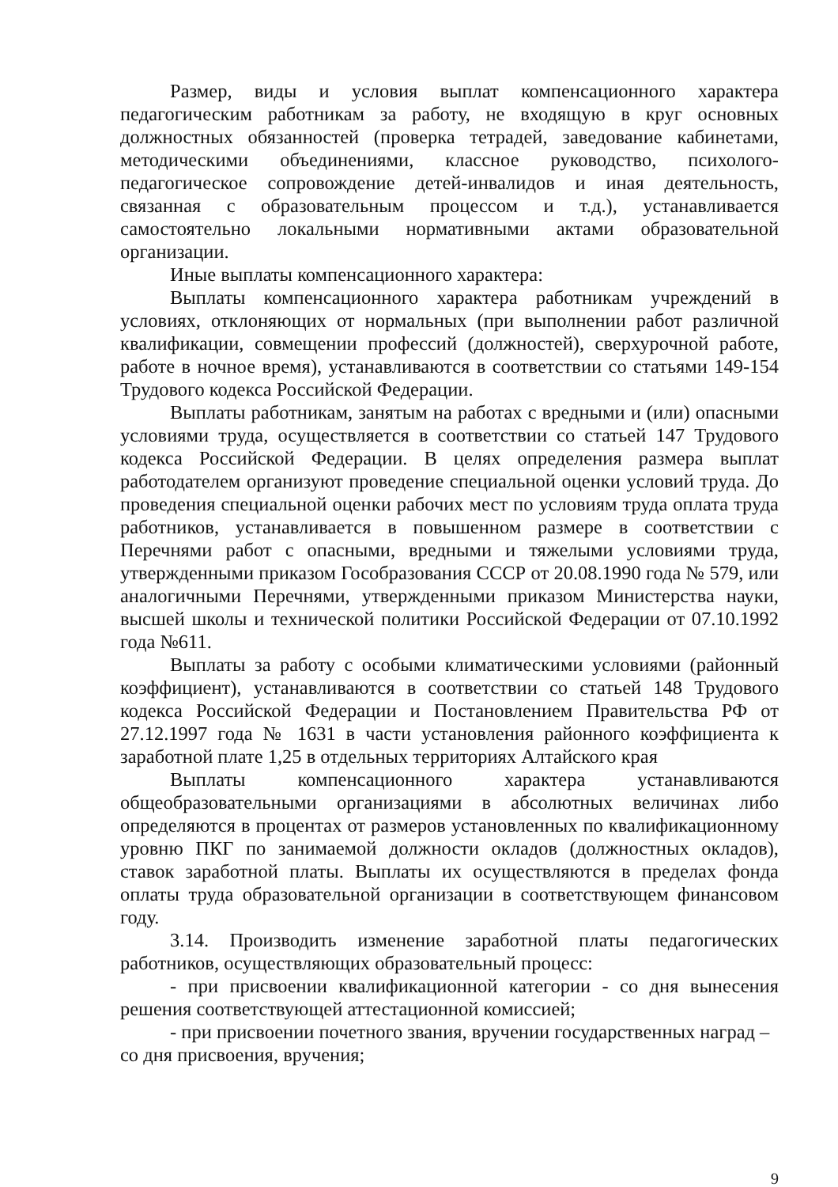Размер, виды и условия выплат компенсационного характера педагогическим работникам за работу, не входящую в круг основных должностных обязанностей (проверка тетрадей, заведование кабинетами, методическими объединениями, классное руководство, психолого-педагогическое сопровождение детей-инвалидов и иная деятельность, связанная с образовательным процессом и т.д.), устанавливается самостоятельно локальными нормативными актами образовательной организации.
Иные выплаты компенсационного характера:
Выплаты компенсационного характера работникам учреждений в условиях, отклоняющих от нормальных (при выполнении работ различной квалификации, совмещении профессий (должностей), сверхурочной работе, работе в ночное время), устанавливаются в соответствии со статьями 149-154 Трудового кодекса Российской Федерации.
Выплаты работникам, занятым на работах с вредными и (или) опасными условиями труда, осуществляется в соответствии со статьей 147 Трудового кодекса Российской Федерации. В целях определения размера выплат работодателем организуют проведение специальной оценки условий труда. До проведения специальной оценки рабочих мест по условиям труда оплата труда работников, устанавливается в повышенном размере в соответствии с Перечнями работ с опасными, вредными и тяжелыми условиями труда, утвержденными приказом Гособразования СССР от 20.08.1990 года № 579, или аналогичными Перечнями, утвержденными приказом Министерства науки, высшей школы и технической политики Российской Федерации от 07.10.1992 года №611.
Выплаты за работу с особыми климатическими условиями (районный коэффициент), устанавливаются в соответствии со статьей 148 Трудового кодекса Российской Федерации и Постановлением Правительства РФ от 27.12.1997 года № 1631 в части установления районного коэффициента к заработной плате 1,25 в отдельных территориях Алтайского края
Выплаты компенсационного характера устанавливаются общеобразовательными организациями в абсолютных величинах либо определяются в процентах от размеров установленных по квалификационному уровню ПКГ по занимаемой должности окладов (должностных окладов), ставок заработной платы. Выплаты их осуществляются в пределах фонда оплаты труда образовательной организации в соответствующем финансовом году.
3.14. Производить изменение заработной платы педагогических работников, осуществляющих образовательный процесс:
- при присвоении квалификационной категории - со дня вынесения решения соответствующей аттестационной комиссией;
- при присвоении почетного звания, вручении государственных наград – со дня присвоения, вручения;
9